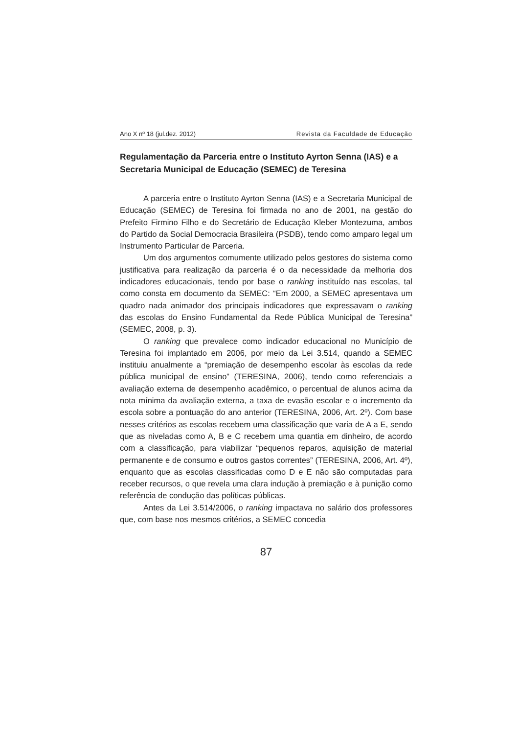Ano X nº 18 (jul.dez. 2012) Revista da Faculdade de Educação
Regulamentação da Parceria entre o Instituto Ayrton Senna (IAS) e a Secretaria Municipal de Educação (SEMEC) de Teresina
A parceria entre o Instituto Ayrton Senna (IAS) e a Secretaria Municipal de Educação (SEMEC) de Teresina foi firmada no ano de 2001, na gestão do Prefeito Firmino Filho e do Secretário de Educação Kleber Montezuma, ambos do Partido da Social Democracia Brasileira (PSDB), tendo como amparo legal um Instrumento Particular de Parceria.
Um dos argumentos comumente utilizado pelos gestores do sistema como justificativa para realização da parceria é o da necessidade da melhoria dos indicadores educacionais, tendo por base o ranking instituído nas escolas, tal como consta em documento da SEMEC: “Em 2000, a SEMEC apresentava um quadro nada animador dos principais indicadores que expressavam o ranking das escolas do Ensino Fundamental da Rede Pública Municipal de Teresina” (SEMEC, 2008, p. 3).
O ranking que prevalece como indicador educacional no Município de Teresina foi implantado em 2006, por meio da Lei 3.514, quando a SEMEC instituiu anualmente a “premiação de desempenho escolar às escolas da rede pública municipal de ensino” (TERESINA, 2006), tendo como referenciais a avaliação externa de desempenho acadêmico, o percentual de alunos acima da nota mínima da avaliação externa, a taxa de evasão escolar e o incremento da escola sobre a pontuação do ano anterior (TERESINA, 2006, Art. 2º). Com base nesses critérios as escolas recebem uma classificação que varia de A a E, sendo que as niveladas como A, B e C recebem uma quantia em dinheiro, de acordo com a classificação, para viabilizar “pequenos reparos, aquisição de material permanente e de consumo e outros gastos correntes” (TERESINA, 2006, Art. 4º), enquanto que as escolas classificadas como D e E não são computadas para receber recursos, o que revela uma clara indução à premiação e à punição como referência de condução das políticas públicas.
Antes da Lei 3.514/2006, o ranking impactava no salário dos professores que, com base nos mesmos critérios, a SEMEC concedia
87